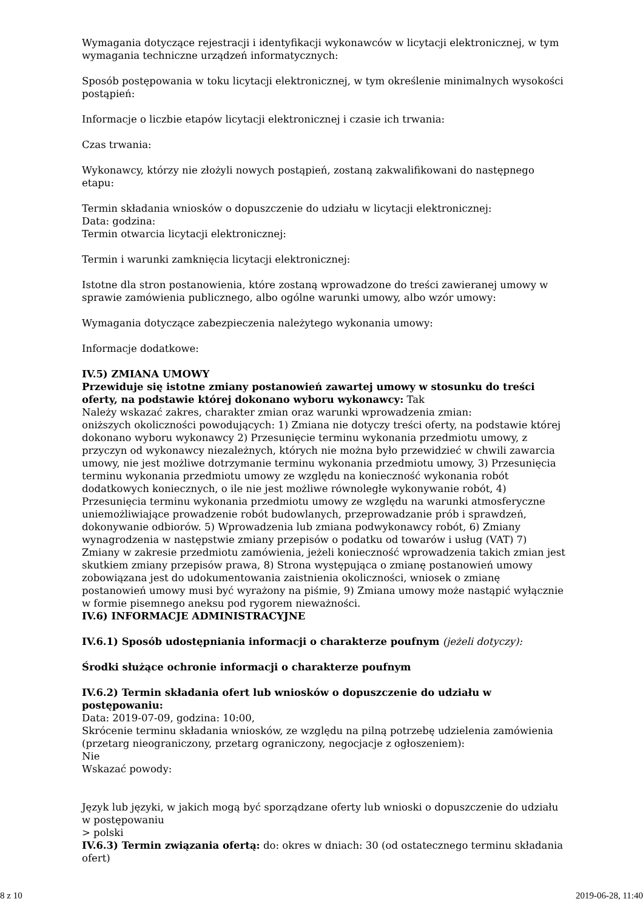Wymagania dotyczące rejestracji i identyfikacji wykonawców w licytacji elektronicznej, w tym wymagania techniczne urządzeń informatycznych:
Sposób postępowania w toku licytacji elektronicznej, w tym określenie minimalnych wysokości postąpień:
Informacje o liczbie etapów licytacji elektronicznej i czasie ich trwania:
Czas trwania:
Wykonawcy, którzy nie złożyli nowych postąpień, zostaną zakwalifikowani do następnego etapu:
Termin składania wniosków o dopuszczenie do udziału w licytacji elektronicznej:
Data: godzina:
Termin otwarcia licytacji elektronicznej:
Termin i warunki zamknięcia licytacji elektronicznej:
Istotne dla stron postanowienia, które zostaną wprowadzone do treści zawieranej umowy w sprawie zamówienia publicznego, albo ogólne warunki umowy, albo wzór umowy:
Wymagania dotyczące zabezpieczenia należytego wykonania umowy:
Informacje dodatkowe:
IV.5) ZMIANA UMOWY
Przewiduje się istotne zmiany postanowień zawartej umowy w stosunku do treści oferty, na podstawie której dokonano wyboru wykonawcy: Tak
Należy wskazać zakres, charakter zmian oraz warunki wprowadzenia zmian:
oniższych okoliczności powodujących: 1) Zmiana nie dotyczy treści oferty, na podstawie której dokonano wyboru wykonawcy 2) Przesunięcie terminu wykonania przedmiotu umowy, z przyczyn od wykonawcy niezależnych, których nie można było przewidzieć w chwili zawarcia umowy, nie jest możliwe dotrzymanie terminu wykonania przedmiotu umowy, 3) Przesunięcia terminu wykonania przedmiotu umowy ze względu na konieczność wykonania robót dodatkowych koniecznych, o ile nie jest możliwe równoległe wykonywanie robót, 4) Przesunięcia terminu wykonania przedmiotu umowy ze względu na warunki atmosferyczne uniemożliwiające prowadzenie robót budowlanych, przeprowadzanie prób i sprawdzeń, dokonywanie odbiorów. 5) Wprowadzenia lub zmiana podwykonawcy robót, 6) Zmiany wynagrodzenia w następstwie zmiany przepisów o podatku od towarów i usług (VAT) 7) Zmiany w zakresie przedmiotu zamówienia, jeżeli konieczność wprowadzenia takich zmian jest skutkiem zmiany przepisów prawa, 8) Strona występująca o zmianę postanowień umowy zobowiązana jest do udokumentowania zaistnienia okoliczności, wniosek o zmianę postanowień umowy musi być wyrażony na piśmie, 9) Zmiana umowy może nastąpić wyłącznie w formie pisemnego aneksu pod rygorem nieważności.
IV.6) INFORMACJE ADMINISTRACYJNE
IV.6.1) Sposób udostępniania informacji o charakterze poufnym (jeżeli dotyczy):
Środki służące ochronie informacji o charakterze poufnym
IV.6.2) Termin składania ofert lub wniosków o dopuszczenie do udziału w postępowaniu:
Data: 2019-07-09, godzina: 10:00,
Skrócenie terminu składania wniosków, ze względu na pilną potrzebę udzielenia zamówienia (przetarg nieograniczony, przetarg ograniczony, negocjacje z ogłoszeniem):
Nie
Wskazać powody:
Język lub języki, w jakich mogą być sporządzane oferty lub wnioski o dopuszczenie do udziału w postępowaniu
> polski
IV.6.3) Termin związania ofertą: do: okres w dniach: 30 (od ostatecznego terminu składania ofert)
8 z 10 2019-06-28, 11:40